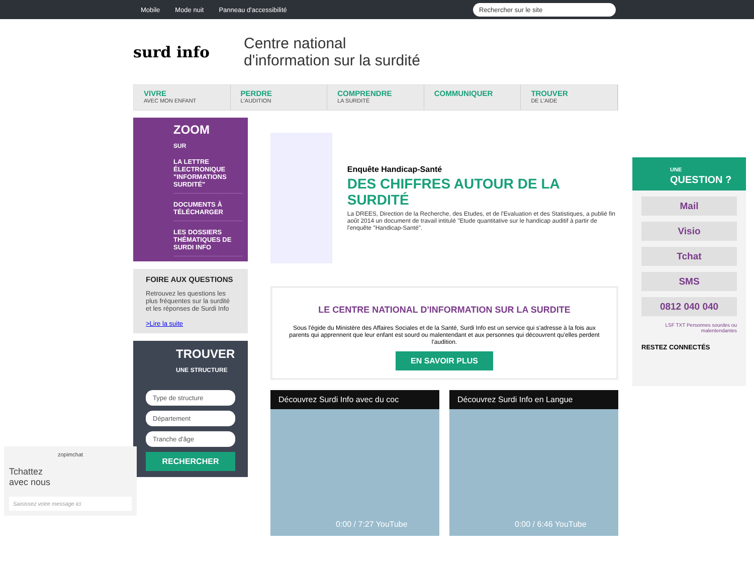Mobile Mode nuit Panneau d'accessibilité Rechercher sur le site
surd info
Centre national
d'information sur la surdité
VIVRE
AVEC MON ENFANT
PERDRE
L'AUDITION
COMPRENDRE
LA SURDITÉ
COMMUNIQUER TROUVER
DE L'AIDE
ZOOM
SUR
LA LETTRE ÉLECTRONIQUE "INFORMATIONS SURDITÉ"
DOCUMENTS À TÉLÉCHARGER
LES DOSSIERS THÉMATIQUES DE SURDI INFO
FOIRE AUX QUESTIONS
Retrouvez les questions les plus fréquentes sur la surdité et les réponses de Surdi Info
>Lire la suite
TROUVER
UNE STRUCTURE
Type de structure
Département
Tranche d'âge
RECHERCHER
Enquête Handicap-Santé
DES CHIFFRES AUTOUR DE LA SURDITÉ
La DREES, Direction de la Recherche, des Etudes, et de l'Evaluation et des Statistiques, a publié fin août 2014 un document de travail intitulé "Etude quantitative sur le handicap auditif à partir de l'enquête "Handicap-Santé".
LE CENTRE NATIONAL D'INFORMATION SUR LA SURDITE
Sous l'égide du Ministère des Affaires Sociales et de la Santé, Surdi Info est un service qui s'adresse à la fois aux parents qui apprennent que leur enfant est sourd ou malentendant et aux personnes qui découvrent qu'elles perdent l'audition.
EN SAVOIR PLUS
Découvrez Surdi Info avec du coc
0:00 / 7:27 YouTube
Découvrez Surdi Info en Langue
0:00 / 6:46 YouTube
UNE
QUESTION ?
Mail
Visio
Tchat
SMS
0812 040 040
LSF TXT Personnes sourdes ou malentendantes
RESTEZ CONNECTÉS
zopimchat
Tchattez
avec nous
Saisissez votre message ici